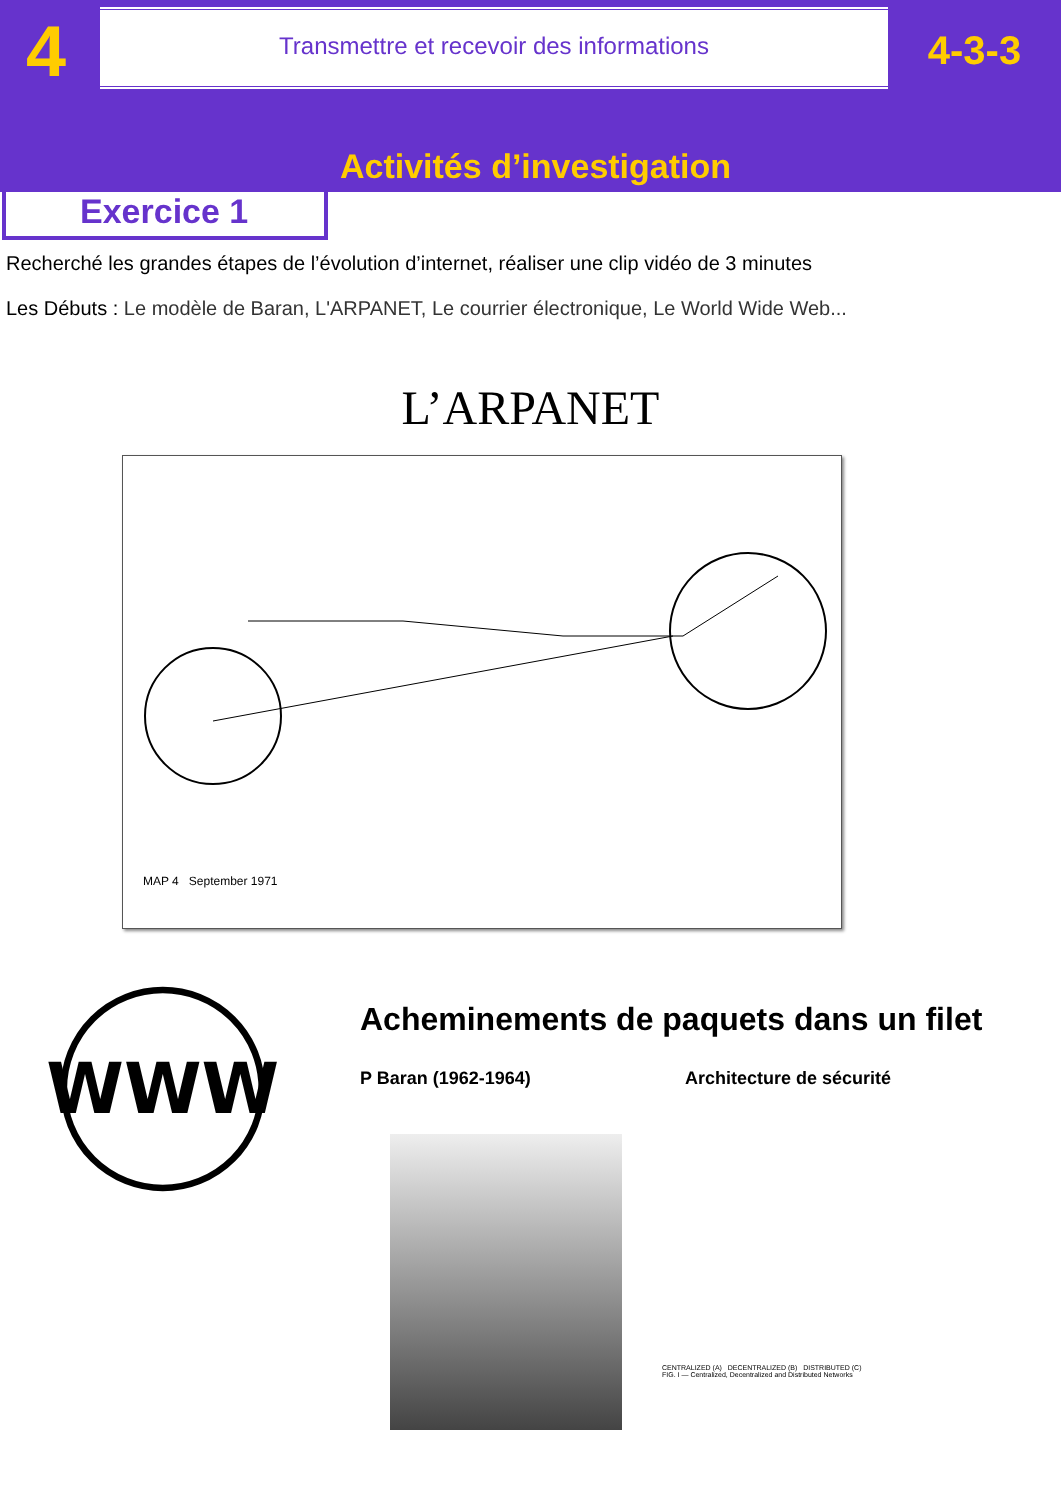4
Transmettre et recevoir des informations
4-3-3
Activités d’investigation
Exercice 1
Recherché les grandes étapes de l’évolution d’internet, réaliser une clip vidéo de 3 minutes
Les Débuts : Le modèle de Baran, L'ARPANET, Le courrier électronique, Le World Wide Web...
L’ARPANET
MAP 4 September 1971
WWW
Acheminements de paquets dans un filet
P Baran (1962-1964) Architecture de sécurité
CENTRALIZED (A) DECENTRALIZED (B) DISTRIBUTED (C)
FIG. I — Centralized, Decentralized and Distributed Networks